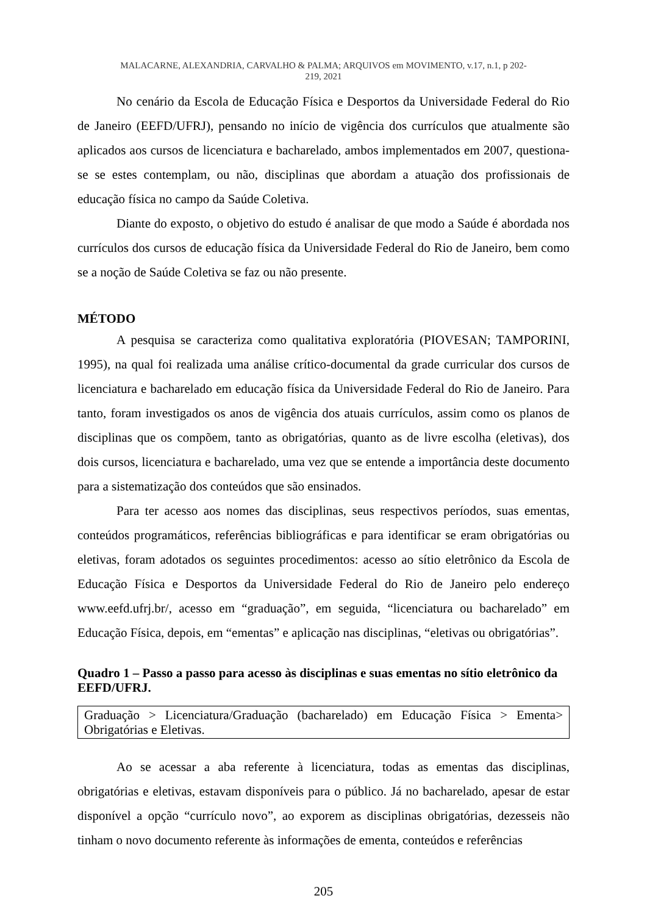MALACARNE, ALEXANDRIA, CARVALHO & PALMA; ARQUIVOS em MOVIMENTO, v.17, n.1, p 202-
219, 2021
No cenário da Escola de Educação Física e Desportos da Universidade Federal do Rio de Janeiro (EEFD/UFRJ), pensando no início de vigência dos currículos que atualmente são aplicados aos cursos de licenciatura e bacharelado, ambos implementados em 2007, questiona-se se estes contemplam, ou não, disciplinas que abordam a atuação dos profissionais de educação física no campo da Saúde Coletiva.
Diante do exposto, o objetivo do estudo é analisar de que modo a Saúde é abordada nos currículos dos cursos de educação física da Universidade Federal do Rio de Janeiro, bem como se a noção de Saúde Coletiva se faz ou não presente.
MÉTODO
A pesquisa se caracteriza como qualitativa exploratória (PIOVESAN; TAMPORINI, 1995), na qual foi realizada uma análise crítico-documental da grade curricular dos cursos de licenciatura e bacharelado em educação física da Universidade Federal do Rio de Janeiro. Para tanto, foram investigados os anos de vigência dos atuais currículos, assim como os planos de disciplinas que os compõem, tanto as obrigatórias, quanto as de livre escolha (eletivas), dos dois cursos, licenciatura e bacharelado, uma vez que se entende a importância deste documento para a sistematização dos conteúdos que são ensinados.
Para ter acesso aos nomes das disciplinas, seus respectivos períodos, suas ementas, conteúdos programáticos, referências bibliográficas e para identificar se eram obrigatórias ou eletivas, foram adotados os seguintes procedimentos: acesso ao sítio eletrônico da Escola de Educação Física e Desportos da Universidade Federal do Rio de Janeiro pelo endereço www.eefd.ufrj.br/, acesso em “graduação”, em seguida, “licenciatura ou bacharelado” em Educação Física, depois, em “ementas” e aplicação nas disciplinas, “eletivas ou obrigatórias”.
Quadro 1 – Passo a passo para acesso às disciplinas e suas ementas no sítio eletrônico da EEFD/UFRJ.
| Graduação > Licenciatura/Graduação (bacharelado) em Educação Física > Ementa> Obrigatórias e Eletivas. |
Ao se acessar a aba referente à licenciatura, todas as ementas das disciplinas, obrigatórias e eletivas, estavam disponíveis para o público. Já no bacharelado, apesar de estar disponível a opção “currículo novo”, ao exporem as disciplinas obrigatórias, dezesseis não tinham o novo documento referente às informações de ementa, conteúdos e referências
205